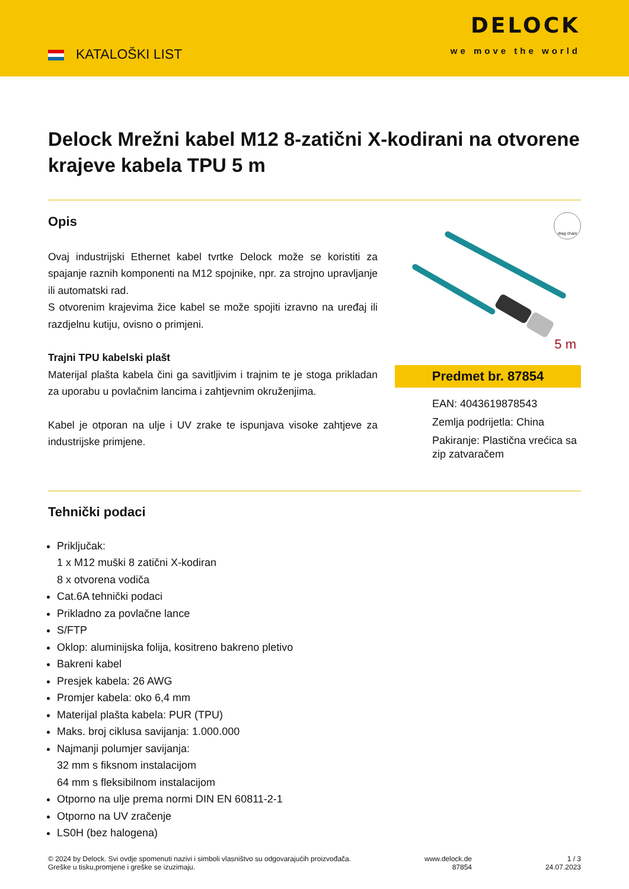KATALOŠKI LIST
DELOCK
we move the world
Delock Mrežni kabel M12 8-zatični X-kodirani na otvorene krajeve kabela TPU 5 m
Opis
Ovaj industrijski Ethernet kabel tvrtke Delock može se koristiti za spajanje raznih komponenti na M12 spojnike, npr. za strojno upravljanje ili automatski rad.
S otvorenim krajevima žice kabel se može spojiti izravno na uređaj ili razdjelnu kutiju, ovisno o primjeni.
Trajni TPU kabelski plašt
Materijal plašta kabela čini ga savitljivim i trajnim te je stoga prikladan za uporabu u povlačnim lancima i zahtjevnim okruženjima.
Kabel je otporan na ulje i UV zrake te ispunjava visoke zahtjeve za industrijske primjene.
drag chain
5 m
Predmet br. 87854
EAN: 4043619878543
Zemlja podrijetla: China
Pakiranje: Plastična vrećica sa zip zatvaračem
Tehnički podaci
Priključak:
1 x M12 muški 8 zatični X-kodiran
8 x otvorena vodiča
Cat.6A tehnički podaci
Prikladno za povlačne lance
S/FTP
Oklop: aluminijska folija, kositreno bakreno pletivo
Bakreni kabel
Presjek kabela: 26 AWG
Promjer kabela: oko 6,4 mm
Materijal plašta kabela: PUR (TPU)
Maks. broj ciklusa savijanja: 1.000.000
Najmanji polumjer savijanja:
32 mm s fiksnom instalacijom
64 mm s fleksibilnom instalacijom
Otporno na ulje prema normi DIN EN 60811-2-1
Otporno na UV zračenje
LS0H (bez halogena)
© 2024 by Delock. Svi ovdje spomenuti nazivi i simboli vlasništvo su odgovarajućih proizvođača.
Greške u tisku,promjene i greške se izuzimaju.
www.delock.de
87854
1 / 3
24.07.2023